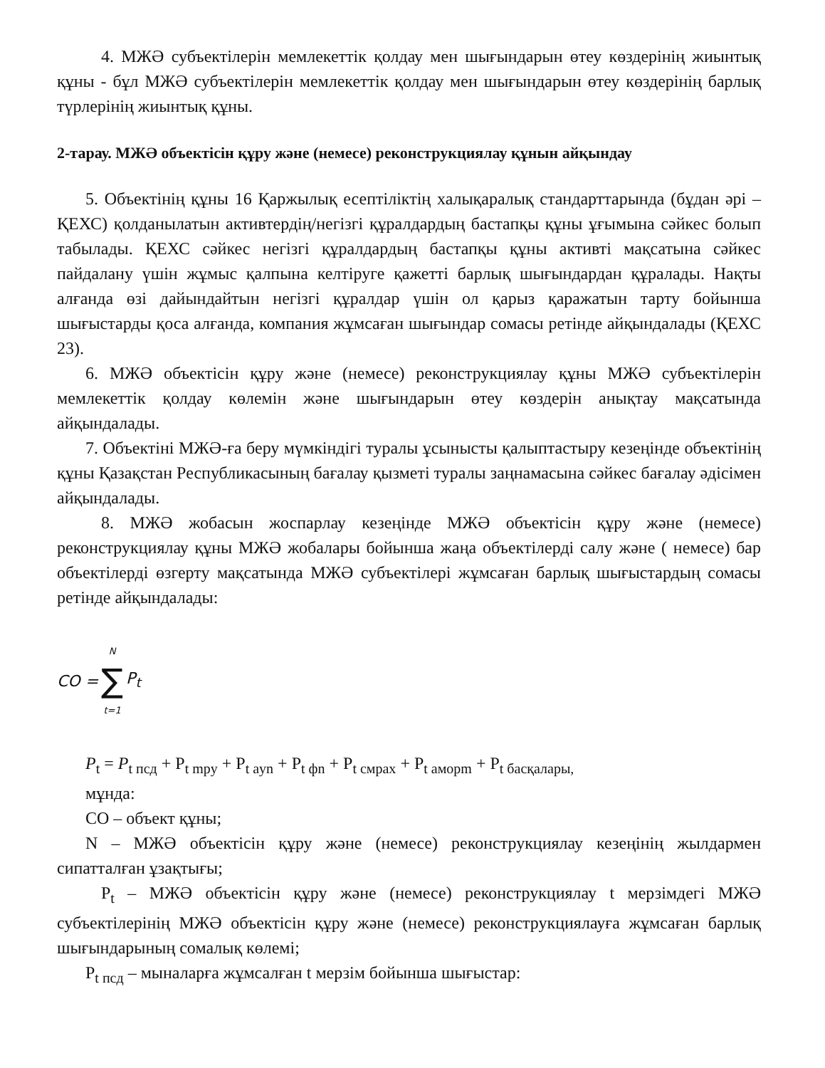4. МЖӘ субъектілерін мемлекеттік қолдау мен шығындарын өтеу көздерінің жиынтық құны - бұл МЖӘ субъектілерін мемлекеттік қолдау мен шығындарын өтеу көздерінің барлық түрлерінің жиынтық құны.
2-тарау. МЖӘ объектісін құру және (немесе) реконструкциялау құнын айқындау
5. Объектінің құны 16 Қаржылық есептіліктің халықаралық стандарттарында (бұдан әрі – ҚЕХС) қолданылатын активтердің/негізгі құралдардың бастапқы құны ұғымына сәйкес болып табылады. ҚЕХС сәйкес негізгі құралдардың бастапқы құны активті мақсатына сәйкес пайдалану үшін жұмыс қалпына келтіруге қажетті барлық шығындардан құралады. Нақты алғанда өзі дайындайтын негізгі құралдар үшін ол қарыз қаражатын тарту бойынша шығыстарды қоса алғанда, компания жұмсаған шығындар сомасы ретінде айқындалады (ҚЕХС 23).
6. МЖӘ объектісін құру және (немесе) реконструкциялау құны МЖӘ субъектілерін мемлекеттік қолдау көлемін және шығындарын өтеу көздерін анықтау мақсатында айқындалады.
7. Объектіні МЖӘ-ға беру мүмкіндігі туралы ұсынысты қалыптастыру кезеңінде объектінің құны Қазақстан Республикасының бағалау қызметі туралы заңнамасына сәйкес бағалау әдісімен айқындалады.
8. МЖӘ жобасын жоспарлау кезеңінде МЖӘ объектісін құру және (немесе) реконструкциялау құны МЖӘ жобалары бойынша жаңа объектілерді салу және ( немесе) бар объектілерді өзгерту мақсатында МЖӘ субъектілері жұмсаған барлық шығыстардың сомасы ретінде айқындалады:
CO = N ∑ t=1 P<sub>t</sub>
P<sub>t</sub> = P<sub>t пcд</sub> + P<sub>t mpy</sub> + P<sub>t ayn</sub> + P<sub>t фn</sub> + P<sub>t cмpax</sub> + P<sub>t aмopm</sub> + P<sub>t басқалары,</sub>
мұнда:
CO – объект құны;
N – МЖӘ объектісін құру және (немесе) реконструкциялау кезеңінің жылдармен сипатталған ұзақтығы;
P<sub>t</sub> – МЖӘ объектісін құру және (немесе) реконструкциялау t мерзімдегі МЖӘ субъектілерінің МЖӘ объектісін құру және (немесе) реконструкциялауға жұмсаған барлық шығындарының сомалық көлемі;
P<sub>t пcд</sub> – мыналарға жұмсалған t мерзім бойынша шығыстар: